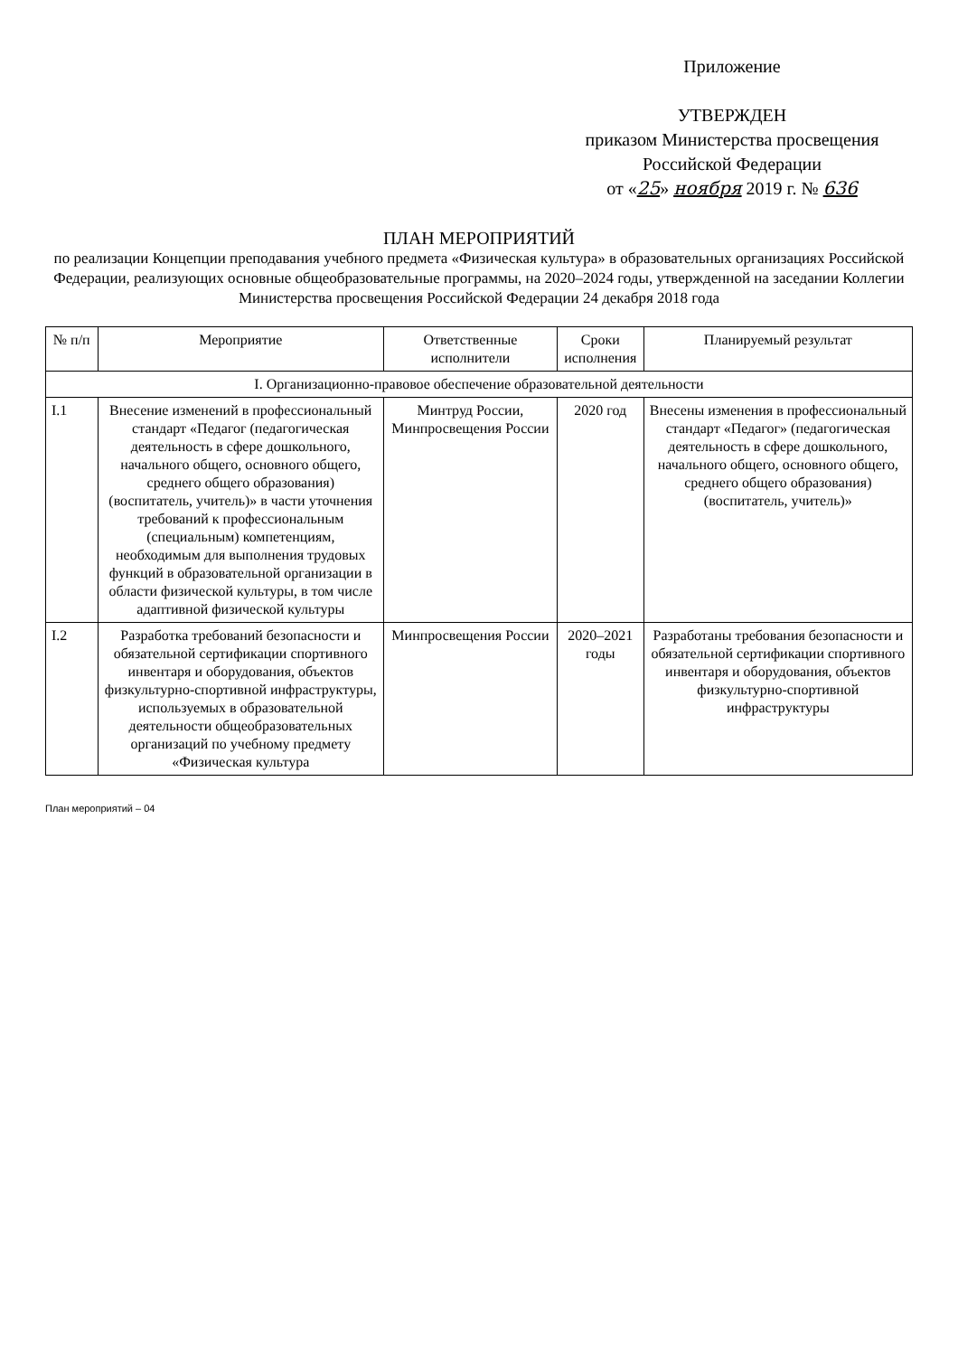Приложение
УТВЕРЖДЕН
приказом Министерства просвещения
Российской Федерации
от «25» ноября 2019 г. № 636
ПЛАН МЕРОПРИЯТИЙ
по реализации Концепции преподавания учебного предмета «Физическая культура» в образовательных организациях Российской Федерации, реализующих основные общеобразовательные программы, на 2020–2024 годы, утвержденной на заседании Коллегии Министерства просвещения Российской Федерации 24 декабря 2018 года
| № п/п | Мероприятие | Ответственные исполнители | Сроки исполнения | Планируемый результат |
| --- | --- | --- | --- | --- |
| I. Организационно-правовое обеспечение образовательной деятельности | | | | |
| I.1 | Внесение изменений в профессиональный стандарт «Педагог (педагогическая деятельность в сфере дошкольного, начального общего, основного общего, среднего общего образования) (воспитатель, учитель)» в части уточнения требований к профессиональным (специальным) компетенциям, необходимым для выполнения трудовых функций в образовательной организации в области физической культуры, в том числе адаптивной физической культуры | Минтруд России, Минпросвещения России | 2020 год | Внесены изменения в профессиональный стандарт «Педагог» (педагогическая деятельность в сфере дошкольного, начального общего, основного общего, среднего общего образования) (воспитатель, учитель)» |
| I.2 | Разработка требований безопасности и обязательной сертификации спортивного инвентаря и оборудования, объектов физкультурно-спортивной инфраструктуры, используемых в образовательной деятельности общеобразовательных организаций по учебному предмету «Физическая культура | Минпросвещения России | 2020–2021 годы | Разработаны требования безопасности и обязательной сертификации спортивного инвентаря и оборудования, объектов физкультурно-спортивной инфраструктуры |
План мероприятий – 04